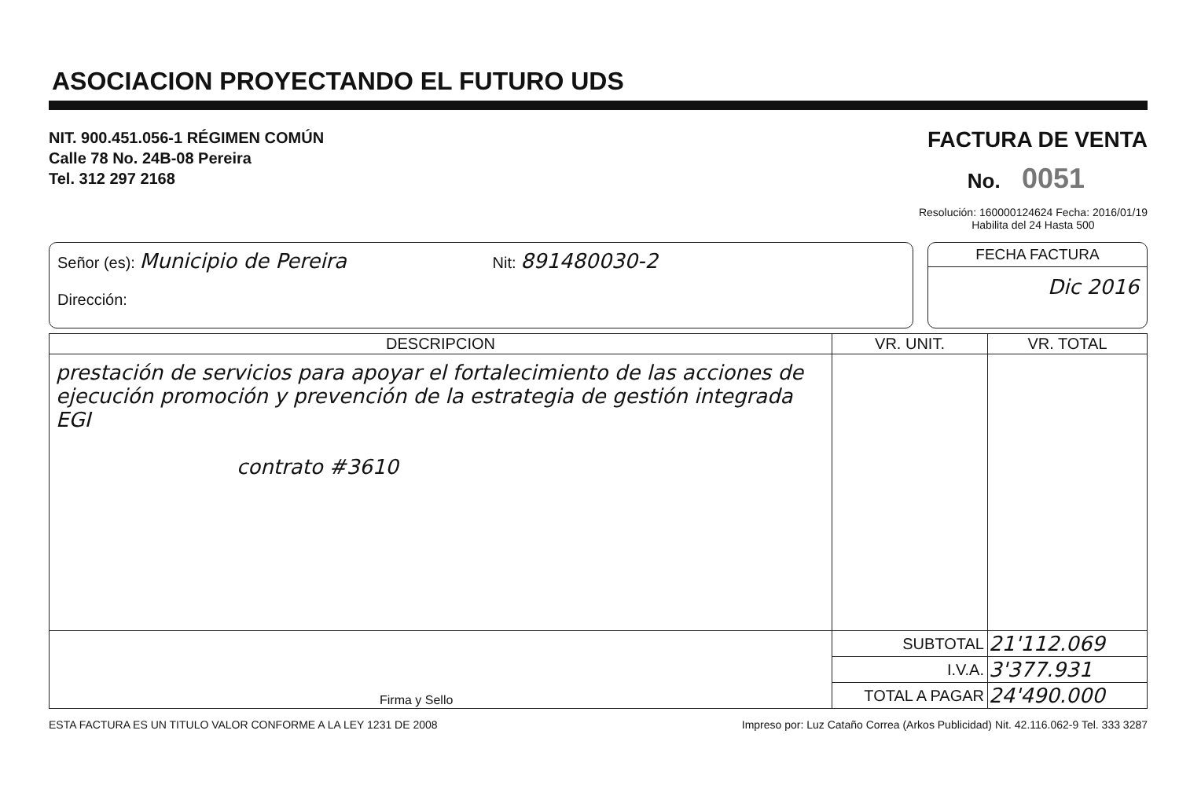ASOCIACION PROYECTANDO EL FUTURO UDS
NIT. 900.451.056-1 RÉGIMEN COMÚN
Calle 78 No. 24B-08 Pereira
Tel. 312 297 2168
FACTURA DE VENTA
No. 0051
Resolución: 160000124624 Fecha: 2016/01/19
Habilita del 24 Hasta 500
Señor (es): Municipio de Pereira Nit: 891480030-2
Dirección:
FECHA FACTURA
Dic 2016
| DESCRIPCION | VR. UNIT. | VR. TOTAL |
| --- | --- | --- |
| prestación de servicios para apoyar el fortalecimiento de las acciones de ejecución promoción y prevención de la estrategia de gestión integrada EGI contrato #3610 | | |
| Firma y Sello | SUBTOTAL | 21'112.069 |
| | I.V.A. | 3'377.931 |
| | TOTAL A PAGAR | 24'490.000 |
ESTA FACTURA ES UN TITULO VALOR CONFORME A LA LEY 1231 DE 2008 Impreso por: Luz Cataño Correa (Arkos Publicidad) Nit. 42.116.062-9 Tel. 333 3287